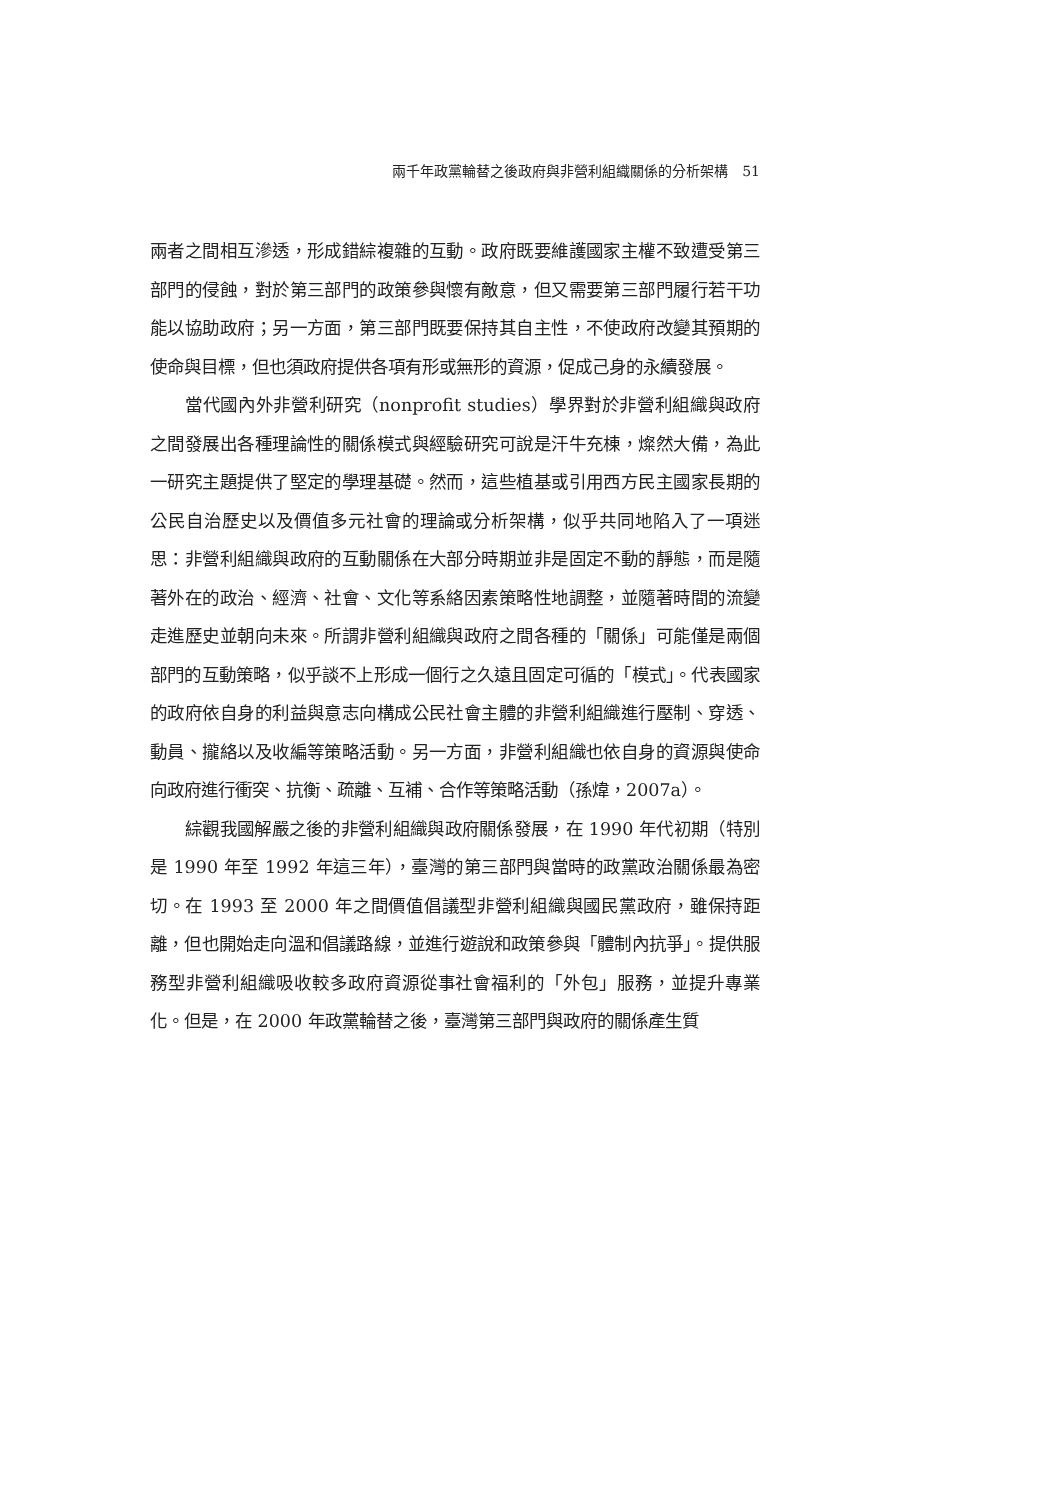兩千年政黨輪替之後政府與非營利組織關係的分析架構　51
兩者之間相互滲透，形成錯綜複雜的互動。政府既要維護國家主權不致遭受第三部門的侵蝕，對於第三部門的政策參與懷有敵意，但又需要第三部門履行若干功能以協助政府；另一方面，第三部門既要保持其自主性，不使政府改變其預期的使命與目標，但也須政府提供各項有形或無形的資源，促成己身的永續發展。
當代國內外非營利研究（nonprofit studies）學界對於非營利組織與政府之間發展出各種理論性的關係模式與經驗研究可說是汗牛充棟，燦然大備，為此一研究主題提供了堅定的學理基礎。然而，這些植基或引用西方民主國家長期的公民自治歷史以及價值多元社會的理論或分析架構，似乎共同地陷入了一項迷思：非營利組織與政府的互動關係在大部分時期並非是固定不動的靜態，而是隨著外在的政治、經濟、社會、文化等系絡因素策略性地調整，並隨著時間的流變走進歷史並朝向未來。所謂非營利組織與政府之間各種的「關係」可能僅是兩個部門的互動策略，似乎談不上形成一個行之久遠且固定可循的「模式」。代表國家的政府依自身的利益與意志向構成公民社會主體的非營利組織進行壓制、穿透、動員、攏絡以及收編等策略活動。另一方面，非營利組織也依自身的資源與使命向政府進行衝突、抗衡、疏離、互補、合作等策略活動（孫煒，2007a）。
綜觀我國解嚴之後的非營利組織與政府關係發展，在 1990 年代初期（特別是 1990 年至 1992 年這三年），臺灣的第三部門與當時的政黨政治關係最為密切。在 1993 至 2000 年之間價值倡議型非營利組織與國民黨政府，雖保持距離，但也開始走向溫和倡議路線，並進行遊說和政策參與「體制內抗爭」。提供服務型非營利組織吸收較多政府資源從事社會福利的「外包」服務，並提升專業化。但是，在 2000 年政黨輪替之後，臺灣第三部門與政府的關係產生質